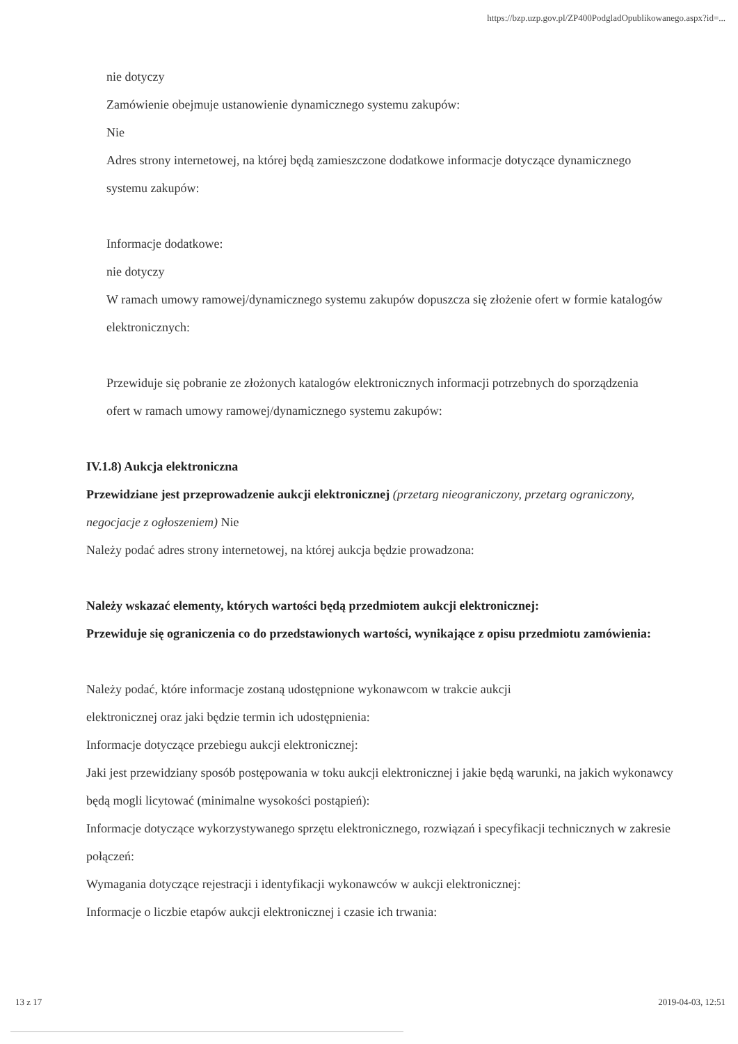https://bzp.uzp.gov.pl/ZP400PodgladOpublikowanego.aspx?id=...
nie dotyczy
Zamówienie obejmuje ustanowienie dynamicznego systemu zakupów:
Nie
Adres strony internetowej, na której będą zamieszczone dodatkowe informacje dotyczące dynamicznego systemu zakupów:
Informacje dodatkowe:
nie dotyczy
W ramach umowy ramowej/dynamicznego systemu zakupów dopuszcza się złożenie ofert w formie katalogów elektronicznych:
Przewiduje się pobranie ze złożonych katalogów elektronicznych informacji potrzebnych do sporządzenia ofert w ramach umowy ramowej/dynamicznego systemu zakupów:
IV.1.8) Aukcja elektroniczna
Przewidziane jest przeprowadzenie aukcji elektronicznej (przetarg nieograniczony, przetarg ograniczony, negocjacje z ogłoszeniem) Nie
Należy podać adres strony internetowej, na której aukcja będzie prowadzona:
Należy wskazać elementy, których wartości będą przedmiotem aukcji elektronicznej:
Przewiduje się ograniczenia co do przedstawionych wartości, wynikające z opisu przedmiotu zamówienia:
Należy podać, które informacje zostaną udostępnione wykonawcom w trakcie aukcji
elektronicznej oraz jaki będzie termin ich udostępnienia:
Informacje dotyczące przebiegu aukcji elektronicznej:
Jaki jest przewidziany sposób postępowania w toku aukcji elektronicznej i jakie będą warunki, na jakich wykonawcy będą mogli licytować (minimalne wysokości postąpień):
Informacje dotyczące wykorzystywanego sprzętu elektronicznego, rozwiązań i specyfikacji technicznych w zakresie połączeń:
Wymagania dotyczące rejestracji i identyfikacji wykonawców w aukcji elektronicznej:
Informacje o liczbie etapów aukcji elektronicznej i czasie ich trwania:
13 z 17 2019-04-03, 12:51